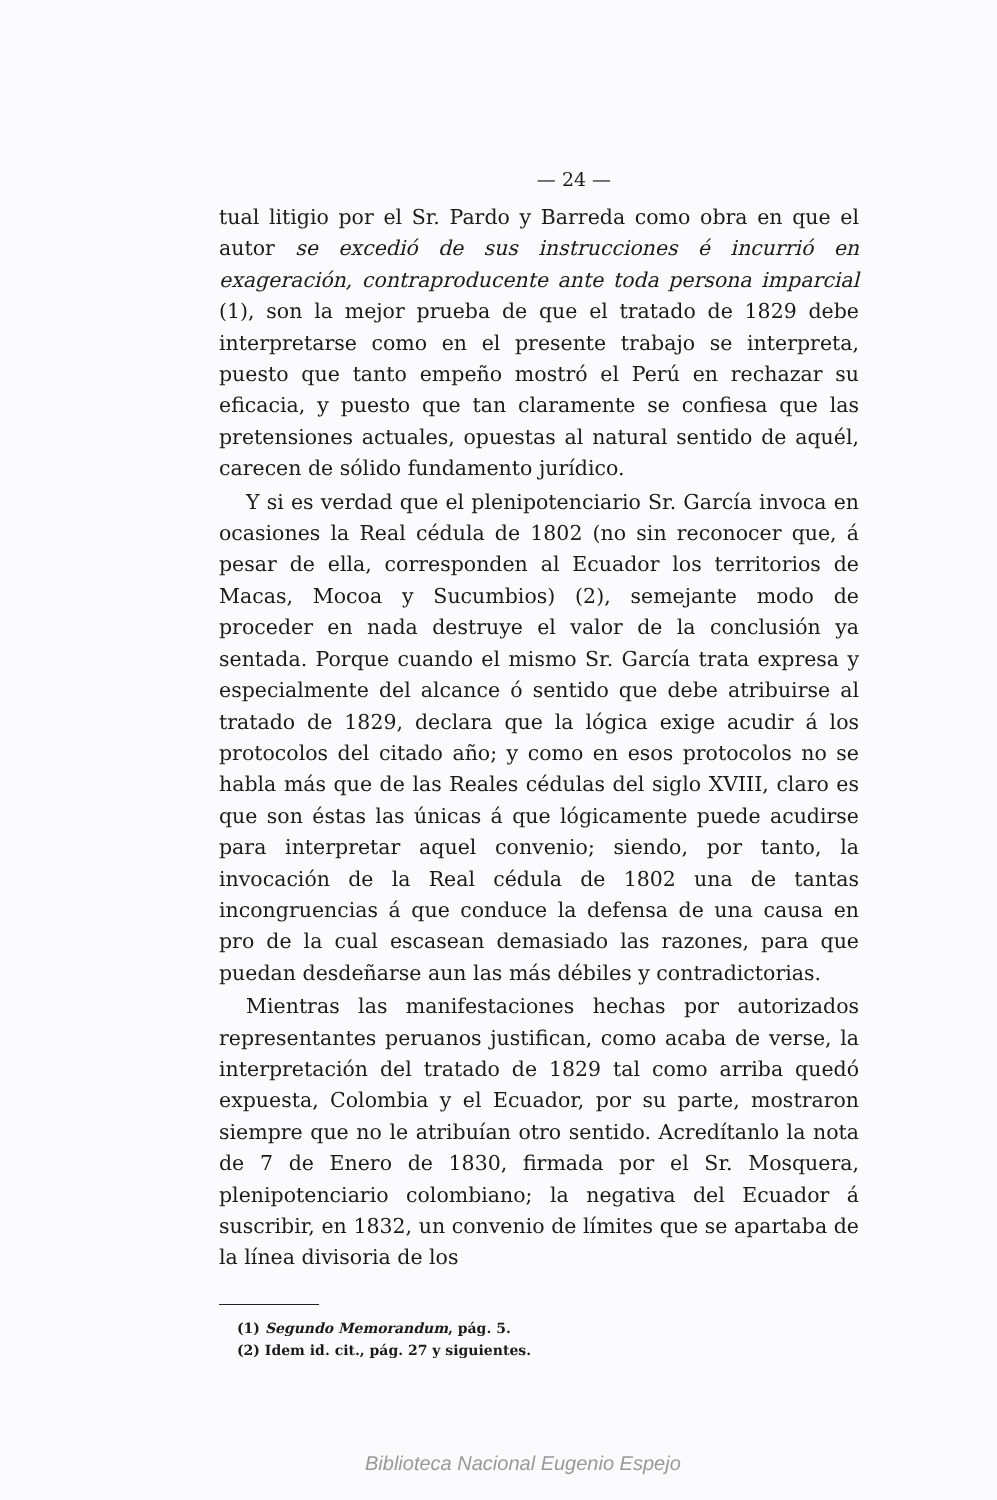— 24 —
tual litigio por el Sr. Pardo y Barreda como obra en que el autor se excedió de sus instrucciones é incurrió en exageración, contraproducente ante toda persona imparcial (1), son la mejor prueba de que el tratado de 1829 debe interpretarse como en el presente trabajo se interpreta, puesto que tanto empeño mostró el Perú en rechazar su eficacia, y puesto que tan claramente se confiesa que las pretensiones actuales, opuestas al natural sentido de aquél, carecen de sólido fundamento jurídico.
Y si es verdad que el plenipotenciario Sr. García invoca en ocasiones la Real cédula de 1802 (no sin reconocer que, á pesar de ella, corresponden al Ecuador los territorios de Macas, Mocoa y Sucumbios) (2), semejante modo de proceder en nada destruye el valor de la conclusión ya sentada. Porque cuando el mismo Sr. García trata expresa y especialmente del alcance ó sentido que debe atribuirse al tratado de 1829, declara que la lógica exige acudir á los protocolos del citado año; y como en esos protocolos no se habla más que de las Reales cédulas del siglo XVIII, claro es que son éstas las únicas á que lógicamente puede acudirse para interpretar aquel convenio; siendo, por tanto, la invocación de la Real cédula de 1802 una de tantas incongruencias á que conduce la defensa de una causa en pro de la cual escasean demasiado las razones, para que puedan desdeñarse aun las más débiles y contradictorias.
Mientras las manifestaciones hechas por autorizados representantes peruanos justifican, como acaba de verse, la interpretación del tratado de 1829 tal como arriba quedó expuesta, Colombia y el Ecuador, por su parte, mostraron siempre que no le atribuían otro sentido. Acredítanlo la nota de 7 de Enero de 1830, firmada por el Sr. Mosquera, plenipotenciario colombiano; la negativa del Ecuador á suscribir, en 1832, un convenio de límites que se apartaba de la línea divisoria de los
(1) Segundo Memorandum, pág. 5.
(2) Idem id. cit., pág. 27 y siguientes.
Biblioteca Nacional Eugenio Espejo